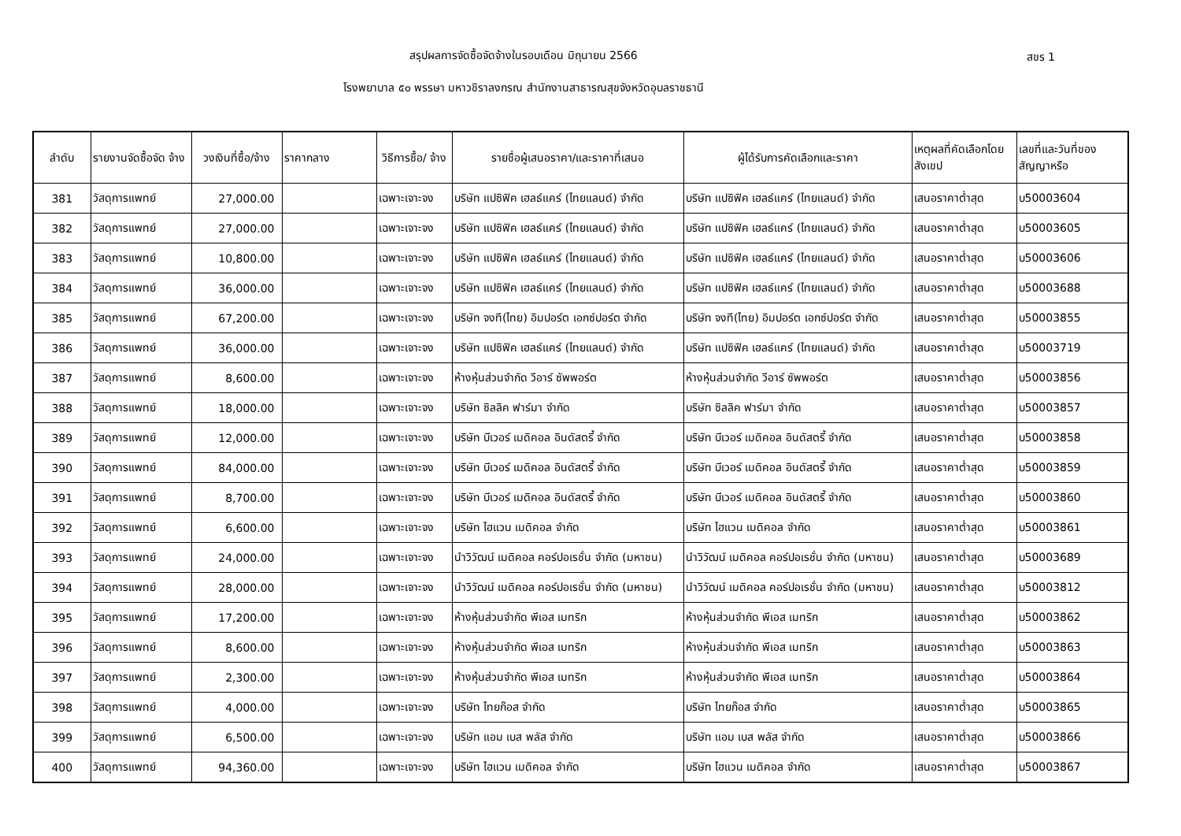สรุปผลการจัดซื้อจัดจ้างในรอบเดือน มิถุนายน 2566
สขร 1
โรงพยาบาล ๕๐ พรรษา มหาวชิราลงกรณ สำนักงานสาธารณสุขจังหวัดอุบลราชธานี
| ลำดับ | รายงานจัดซื้อจัด จ้าง | วงเงินที่ซื้อ/จ้าง | ราคากลาง | วิธีการซื้อ/ จ้าง | รายชื่อผู้เสนอราคา/และราคาที่เสนอ | ผู้ได้รับการคัดเลือกและราคา | เหตุผลที่คัดเลือกโดยสังเขป | เลขที่และวันที่ของสัญญาหรือ |
| --- | --- | --- | --- | --- | --- | --- | --- | --- |
| 381 | วัสดุการแพทย์ | 27,000.00 | | เฉพาะเจาะจง | บริษัท แปซิฟิค เฮลธ์แคร์ (ไทยแลนด์) จำกัด | บริษัท แปซิฟิค เฮลธ์แคร์ (ไทยแลนด์) จำกัด | เสนอราคาต่ำสุด | บ50003604 |
| 382 | วัสดุการแพทย์ | 27,000.00 | | เฉพาะเจาะจง | บริษัท แปซิฟิค เฮลธ์แคร์ (ไทยแลนด์) จำกัด | บริษัท แปซิฟิค เฮลธ์แคร์ (ไทยแลนด์) จำกัด | เสนอราคาต่ำสุด | บ50003605 |
| 383 | วัสดุการแพทย์ | 10,800.00 | | เฉพาะเจาะจง | บริษัท แปซิฟิค เฮลธ์แคร์ (ไทยแลนด์) จำกัด | บริษัท แปซิฟิค เฮลธ์แคร์ (ไทยแลนด์) จำกัด | เสนอราคาต่ำสุด | บ50003606 |
| 384 | วัสดุการแพทย์ | 36,000.00 | | เฉพาะเจาะจง | บริษัท แปซิฟิค เฮลธ์แคร์ (ไทยแลนด์) จำกัด | บริษัท แปซิฟิค เฮลธ์แคร์ (ไทยแลนด์) จำกัด | เสนอราคาต่ำสุด | บ50003688 |
| 385 | วัสดุการแพทย์ | 67,200.00 | | เฉพาะเจาะจง | บริษัท จงที(ไทย) อิมปอร์ต เอกซ์ปอร์ต จำกัด | บริษัท จงที(ไทย) อิมปอร์ต เอกซ์ปอร์ต จำกัด | เสนอราคาต่ำสุด | บ50003855 |
| 386 | วัสดุการแพทย์ | 36,000.00 | | เฉพาะเจาะจง | บริษัท แปซิฟิค เฮลธ์แคร์ (ไทยแลนด์) จำกัด | บริษัท แปซิฟิค เฮลธ์แคร์ (ไทยแลนด์) จำกัด | เสนอราคาต่ำสุด | บ50003719 |
| 387 | วัสดุการแพทย์ | 8,600.00 | | เฉพาะเจาะจง | ห้างหุ้นส่วนจำกัด วีอาร์ ซัพพอร์ต | ห้างหุ้นส่วนจำกัด วีอาร์ ซัพพอร์ต | เสนอราคาต่ำสุด | บ50003856 |
| 388 | วัสดุการแพทย์ | 18,000.00 | | เฉพาะเจาะจง | บริษัท ซิลลิค ฟาร์มา จำกัด | บริษัท ซิลลิค ฟาร์มา จำกัด | เสนอราคาต่ำสุด | บ50003857 |
| 389 | วัสดุการแพทย์ | 12,000.00 | | เฉพาะเจาะจง | บริษัท บีเวอร์ เมดิคอล อินดัสตรี้ จำกัด | บริษัท บีเวอร์ เมดิคอล อินดัสตรี้ จำกัด | เสนอราคาต่ำสุด | บ50003858 |
| 390 | วัสดุการแพทย์ | 84,000.00 | | เฉพาะเจาะจง | บริษัท บีเวอร์ เมดิคอล อินดัสตรี้ จำกัด | บริษัท บีเวอร์ เมดิคอล อินดัสตรี้ จำกัด | เสนอราคาต่ำสุด | บ50003859 |
| 391 | วัสดุการแพทย์ | 8,700.00 | | เฉพาะเจาะจง | บริษัท บีเวอร์ เมดิคอล อินดัสตรี้ จำกัด | บริษัท บีเวอร์ เมดิคอล อินดัสตรี้ จำกัด | เสนอราคาต่ำสุด | บ50003860 |
| 392 | วัสดุการแพทย์ | 6,600.00 | | เฉพาะเจาะจง | บริษัท ไฮแวน เมดิคอล จำกัด | บริษัท ไฮแวน เมดิคอล จำกัด | เสนอราคาต่ำสุด | บ50003861 |
| 393 | วัสดุการแพทย์ | 24,000.00 | | เฉพาะเจาะจง | นำวิวัฒน์ เมดิคอล คอร์ปอเรชั่น จำกัด (มหาชน) | นำวิวัฒน์ เมดิคอล คอร์ปอเรชั่น จำกัด (มหาชน) | เสนอราคาต่ำสุด | บ50003689 |
| 394 | วัสดุการแพทย์ | 28,000.00 | | เฉพาะเจาะจง | นำวิวัฒน์ เมดิคอล คอร์ปอเรชั่น จำกัด (มหาชน) | นำวิวัฒน์ เมดิคอล คอร์ปอเรชั่น จำกัด (มหาชน) | เสนอราคาต่ำสุด | บ50003812 |
| 395 | วัสดุการแพทย์ | 17,200.00 | | เฉพาะเจาะจง | ห้างหุ้นส่วนจำกัด พีเอส เมทริก | ห้างหุ้นส่วนจำกัด พีเอส เมทริก | เสนอราคาต่ำสุด | บ50003862 |
| 396 | วัสดุการแพทย์ | 8,600.00 | | เฉพาะเจาะจง | ห้างหุ้นส่วนจำกัด พีเอส เมทริก | ห้างหุ้นส่วนจำกัด พีเอส เมทริก | เสนอราคาต่ำสุด | บ50003863 |
| 397 | วัสดุการแพทย์ | 2,300.00 | | เฉพาะเจาะจง | ห้างหุ้นส่วนจำกัด พีเอส เมทริก | ห้างหุ้นส่วนจำกัด พีเอส เมทริก | เสนอราคาต่ำสุด | บ50003864 |
| 398 | วัสดุการแพทย์ | 4,000.00 | | เฉพาะเจาะจง | บริษัท ไทยก๊อส จำกัด | บริษัท ไทยก๊อส จำกัด | เสนอราคาต่ำสุด | บ50003865 |
| 399 | วัสดุการแพทย์ | 6,500.00 | | เฉพาะเจาะจง | บริษัท แอม เบส พลัส จำกัด | บริษัท แอม เบส พลัส จำกัด | เสนอราคาต่ำสุด | บ50003866 |
| 400 | วัสดุการแพทย์ | 94,360.00 | | เฉพาะเจาะจง | บริษัท ไฮแวน เมดิคอล จำกัด | บริษัท ไฮแวน เมดิคอล จำกัด | เสนอราคาต่ำสุด | บ50003867 |